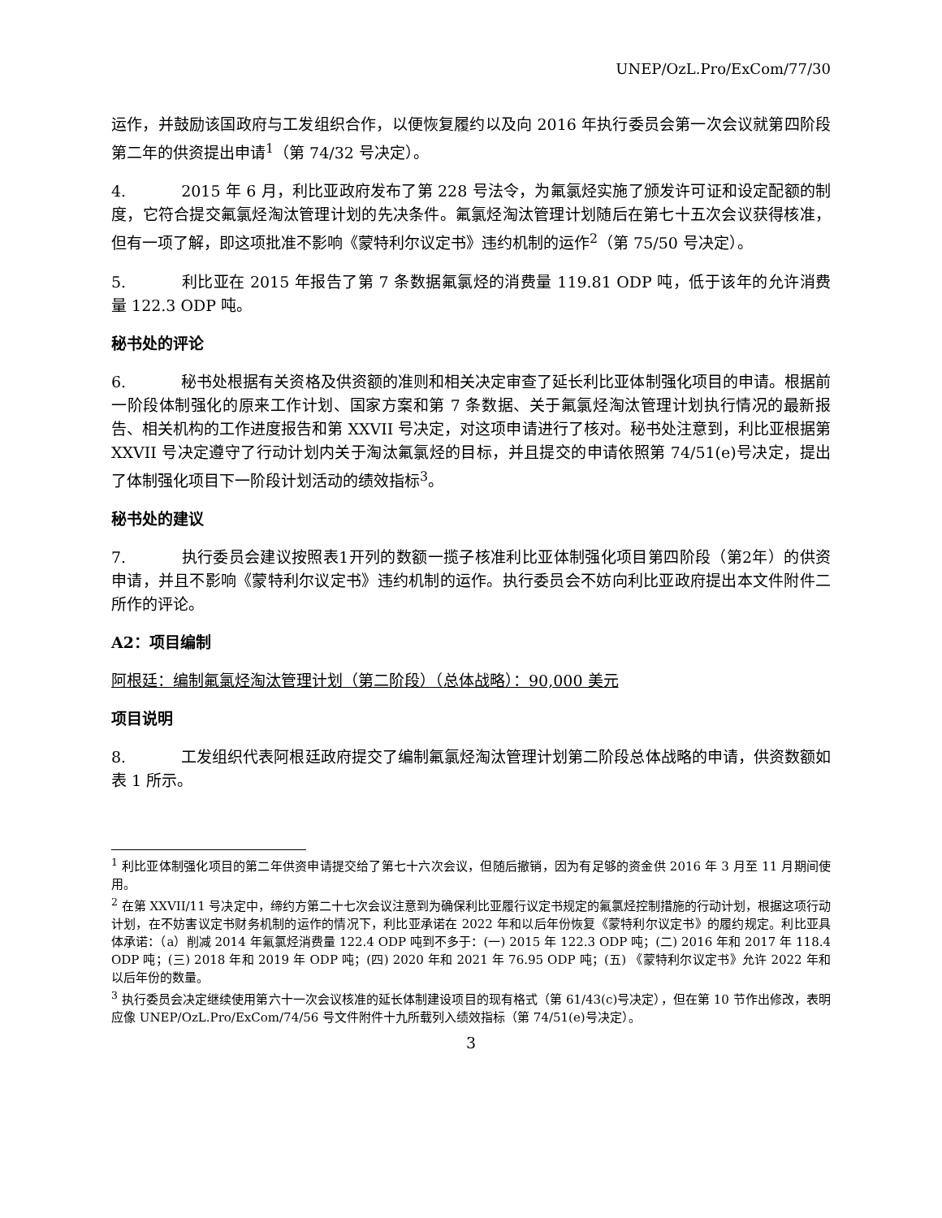UNEP/OzL.Pro/ExCom/77/30
运作，并鼓励该国政府与工发组织合作，以便恢复履约以及向 2016 年执行委员会第一次会议就第四阶段第二年的供资提出申请<sup>1</sup>（第 74/32 号决定）。
4. 2015 年 6 月，利比亚政府发布了第 228 号法令，为氟氯烃实施了颁发许可证和设定配额的制度，它符合提交氟氯烃淘汰管理计划的先决条件。氟氯烃淘汰管理计划随后在第七十五次会议获得核准，但有一项了解，即这项批准不影响《蒙特利尔议定书》违约机制的运作<sup>2</sup>（第 75/50 号决定）。
5. 利比亚在 2015 年报告了第 7 条数据氟氯烃的消费量 119.81 ODP 吨，低于该年的允许消费量 122.3 ODP 吨。
秘书处的评论
6. 秘书处根据有关资格及供资额的准则和相关决定审查了延长利比亚体制强化项目的申请。根据前一阶段体制强化的原来工作计划、国家方案和第 7 条数据、关于氟氯烃淘汰管理计划执行情况的最新报告、相关机构的工作进度报告和第 XXVII 号决定，对这项申请进行了核对。秘书处注意到，利比亚根据第 XXVII 号决定遵守了行动计划内关于淘汰氟氯烃的目标，并且提交的申请依照第 74/51(e)号决定，提出了体制强化项目下一阶段计划活动的绩效指标<sup>3</sup>。
秘书处的建议
7. 执行委员会建议按照表1开列的数额一揽子核准利比亚体制强化项目第四阶段（第2年）的供资申请，并且不影响《蒙特利尔议定书》违约机制的运作。执行委员会不妨向利比亚政府提出本文件附件二所作的评论。
A2：项目编制
阿根廷：编制氟氯烃淘汰管理计划（第二阶段）（总体战略）：90,000 美元
项目说明
8. 工发组织代表阿根廷政府提交了编制氟氯烃淘汰管理计划第二阶段总体战略的申请，供资数额如表 1 所示。
<sup>1</sup> 利比亚体制强化项目的第二年供资申请提交给了第七十六次会议，但随后撤销，因为有足够的资金供 2016 年 3 月至 11 月期间使用。
<sup>2</sup> 在第 XXVII/11 号决定中，缔约方第二十七次会议注意到为确保利比亚履行议定书规定的氟氯烃控制措施的行动计划，根据这项行动计划，在不妨害议定书财务机制的运作的情况下，利比亚承诺在 2022 年和以后年份恢复《蒙特利尔议定书》的履约规定。利比亚具体承诺：（a）削减 2014 年氟氯烃消费量 122.4 ODP 吨到不多于：(一) 2015 年 122.3 ODP 吨；(二) 2016 年和 2017 年 118.4 ODP 吨；(三) 2018 年和 2019 年 ODP 吨；(四) 2020 年和 2021 年 76.95 ODP 吨；(五) 《蒙特利尔议定书》允许 2022 年和以后年份的数量。
<sup>3</sup> 执行委员会决定继续使用第六十一次会议核准的延长体制建设项目的现有格式（第 61/43(c)号决定），但在第 10 节作出修改，表明应像 UNEP/OzL.Pro/ExCom/74/56 号文件附件十九所载列入绩效指标（第 74/51(e)号决定）。
3